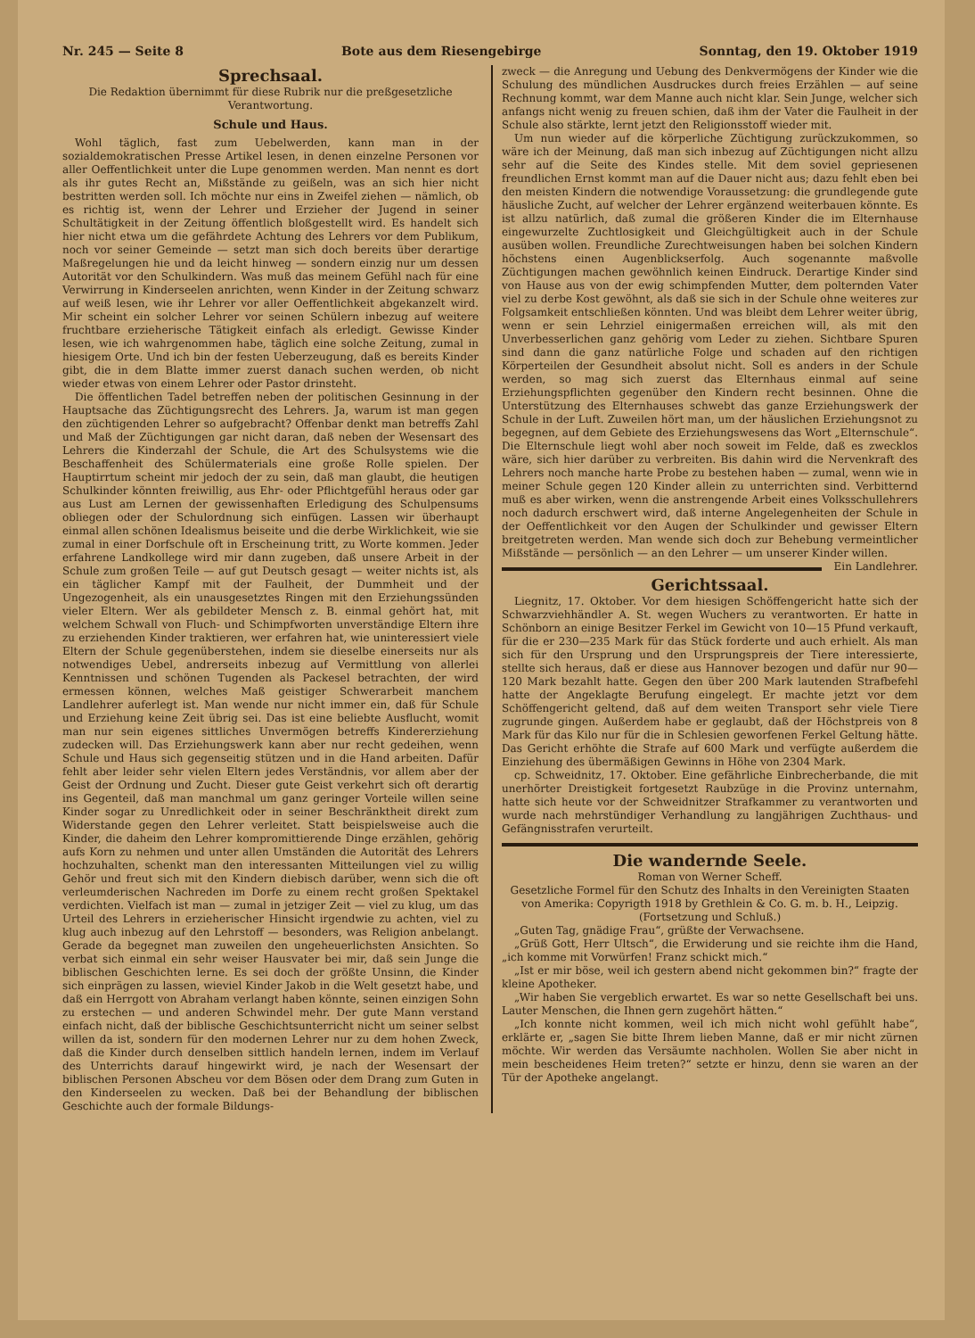Nr. 245 — Seite 8 Bote aus dem Riesengebirge Sonntag, den 19. Oktober 1919
Sprechsaal.
Die Redaktion übernimmt für diese Rubrik nur die preßgesetzliche Verantwortung.
Schule und Haus.
Wohl täglich, fast zum Uebelwerden, kann man in der sozialdemokratischen Presse Artikel lesen, in denen einzelne Personen vor aller Oeffentlichkeit unter die Lupe genommen werden. Man nennt es dort als ihr gutes Recht an, Mißstände zu geißeln, was an sich hier nicht bestritten werden soll. Ich möchte nur eins in Zweifel ziehen — nämlich, ob es richtig ist, wenn der Lehrer und Erzieher der Jugend in seiner Schultätigkeit in der Zeitung öffentlich bloßgestellt wird. Es handelt sich hier nicht etwa um die gefährdete Achtung des Lehrers vor dem Publikum, noch vor seiner Gemeinde — setzt man sich doch bereits über derartige Maßregelungen hie und da leicht hinweg — sondern einzig nur um dessen Autorität vor den Schulkindern. Was muß das meinem Gefühl nach für eine Verwirrung in Kinderseelen anrichten, wenn Kinder in der Zeitung schwarz auf weiß lesen, wie ihr Lehrer vor aller Oeffentlichkeit abgekanzelt wird. Mir scheint ein solcher Lehrer vor seinen Schülern inbezug auf weitere fruchtbare erzieherische Tätigkeit einfach als erledigt. Gewisse Kinder lesen, wie ich wahrgenommen habe, täglich eine solche Zeitung, zumal in hiesigem Orte. Und ich bin der festen Ueberzeugung, daß es bereits Kinder gibt, die in dem Blatte immer zuerst danach suchen werden, ob nicht wieder etwas von einem Lehrer oder Pastor drinsteht.
Die öffentlichen Tadel betreffen neben der politischen Gesinnung in der Hauptsache das Züchtigungsrecht des Lehrers. Ja, warum ist man gegen den züchtigenden Lehrer so aufgebracht? Offenbar denkt man betreffs Zahl und Maß der Züchtigungen gar nicht daran, daß neben der Wesensart des Lehrers die Kinderzahl der Schule, die Art des Schulsystems wie die Beschaffenheit des Schülermaterials eine große Rolle spielen. Der Hauptirrtum scheint mir jedoch der zu sein, daß man glaubt, die heutigen Schulkinder könnten freiwillig, aus Ehr- oder Pflichtgefühl heraus oder gar aus Lust am Lernen der gewissenhaften Erledigung des Schulpensums obliegen oder der Schulordnung sich einfügen. Lassen wir überhaupt einmal allen schönen Idealismus beiseite und die derbe Wirklichkeit, wie sie zumal in einer Dorfschule oft in Erscheinung tritt, zu Worte kommen. Jeder erfahrene Landkollege wird mir dann zugeben, daß unsere Arbeit in der Schule zum großen Teile — auf gut Deutsch gesagt — weiter nichts ist, als ein täglicher Kampf mit der Faulheit, der Dummheit und der Ungezogenheit, als ein unausgesetztes Ringen mit den Erziehungssünden vieler Eltern. Wer als gebildeter Mensch z. B. einmal gehört hat, mit welchem Schwall von Fluch- und Schimpfworten unverständige Eltern ihre zu erziehenden Kinder traktieren, wer erfahren hat, wie uninteressiert viele Eltern der Schule gegenüberstehen, indem sie dieselbe einerseits nur als notwendiges Uebel, andrerseits inbezug auf Vermittlung von allerlei Kenntnissen und schönen Tugenden als Packesel betrachten, der wird ermessen können, welches Maß geistiger Schwerarbeit manchem Landlehrer auferlegt ist. Man wende nur nicht immer ein, daß für Schule und Erziehung keine Zeit übrig sei. Das ist eine beliebte Ausflucht, womit man nur sein eigenes sittliches Unvermögen betreffs Kindererziehung zudecken will. Das Erziehungswerk kann aber nur recht gedeihen, wenn Schule und Haus sich gegenseitig stützen und in die Hand arbeiten. Dafür fehlt aber leider sehr vielen Eltern jedes Verständnis, vor allem aber der Geist der Ordnung und Zucht. Dieser gute Geist verkehrt sich oft derartig ins Gegenteil, daß man manchmal um ganz geringer Vorteile willen seine Kinder sogar zu Unredlichkeit oder in seiner Beschränktheit direkt zum Widerstande gegen den Lehrer verleitet. Statt beispielsweise auch die Kinder, die daheim den Lehrer kompromittierende Dinge erzählen, gehörig aufs Korn zu nehmen und unter allen Umständen die Autorität des Lehrers hochzuhalten, schenkt man den interessanten Mitteilungen viel zu willig Gehör und freut sich mit den Kindern diebisch darüber, wenn sich die oft verleumderischen Nachreden im Dorfe zu einem recht großen Spektakel verdichten. Vielfach ist man — zumal in jetziger Zeit — viel zu klug, um das Urteil des Lehrers in erzieherischer Hinsicht irgendwie zu achten, viel zu klug auch inbezug auf den Lehrstoff — besonders, was Religion anbelangt. Gerade da begegnet man zuweilen den ungeheuerlichsten Ansichten. So verbat sich einmal ein sehr weiser Hausvater bei mir, daß sein Junge die biblischen Geschichten lerne. Es sei doch der größte Unsinn, die Kinder sich einprägen zu lassen, wieviel Kinder Jakob in die Welt gesetzt habe, und daß ein Herrgott von Abraham verlangt haben könnte, seinen einzigen Sohn zu erstechen — und anderen Schwindel mehr. Der gute Mann verstand einfach nicht, daß der biblische Geschichtsunterricht nicht um seiner selbst willen da ist, sondern für den modernen Lehrer nur zu dem hohen Zweck, daß die Kinder durch denselben sittlich handeln lernen, indem im Verlauf des Unterrichts darauf hingewirkt wird, je nach der Wesensart der biblischen Personen Abscheu vor dem Bösen oder dem Drang zum Guten in den Kinderseelen zu wecken. Daß bei der Behandlung der biblischen Geschichte auch der formale Bildungs-
zweck — die Anregung und Uebung des Denkvermögens der Kinder wie die Schulung des mündlichen Ausdruckes durch freies Erzählen — auf seine Rechnung kommt, war dem Manne auch nicht klar. Sein Junge, welcher sich anfangs nicht wenig zu freuen schien, daß ihm der Vater die Faulheit in der Schule also stärkte, lernt jetzt den Religionsstoff wieder mit.
Um nun wieder auf die körperliche Züchtigung zurückzukommen, so wäre ich der Meinung, daß man sich inbezug auf Züchtigungen nicht allzu sehr auf die Seite des Kindes stelle. Mit dem soviel gepriesenen freundlichen Ernst kommt man auf die Dauer nicht aus; dazu fehlt eben bei den meisten Kindern die notwendige Voraussetzung: die grundlegende gute häusliche Zucht, auf welcher der Lehrer ergänzend weiterbauen könnte. Es ist allzu natürlich, daß zumal die größeren Kinder die im Elternhause eingewurzelte Zuchtlosigkeit und Gleichgültigkeit auch in der Schule ausüben wollen. Freundliche Zurechtweisungen haben bei solchen Kindern höchstens einen Augenblickserfolg. Auch sogenannte maßvolle Züchtigungen machen gewöhnlich keinen Eindruck. Derartige Kinder sind von Hause aus von der ewig schimpfenden Mutter, dem polternden Vater viel zu derbe Kost gewöhnt, als daß sie sich in der Schule ohne weiteres zur Folgsamkeit entschließen könnten. Und was bleibt dem Lehrer weiter übrig, wenn er sein Lehrziel einigermaßen erreichen will, als mit den Unverbesserlichen ganz gehörig vom Leder zu ziehen. Sichtbare Spuren sind dann die ganz natürliche Folge und schaden auf den richtigen Körperteilen der Gesundheit absolut nicht. Soll es anders in der Schule werden, so mag sich zuerst das Elternhaus einmal auf seine Erziehungspflichten gegenüber den Kindern recht besinnen. Ohne die Unterstützung des Elternhauses schwebt das ganze Erziehungswerk der Schule in der Luft. Zuweilen hört man, um der häuslichen Erziehungsnot zu begegnen, auf dem Gebiete des Erziehungswesens das Wort „Elternschule“. Die Elternschule liegt wohl aber noch soweit im Felde, daß es zwecklos wäre, sich hier darüber zu verbreiten. Bis dahin wird die Nervenkraft des Lehrers noch manche harte Probe zu bestehen haben — zumal, wenn wie in meiner Schule gegen 120 Kinder allein zu unterrichten sind. Verbitternd muß es aber wirken, wenn die anstrengende Arbeit eines Volksschullehrers noch dadurch erschwert wird, daß interne Angelegenheiten der Schule in der Oeffentlichkeit vor den Augen der Schulkinder und gewisser Eltern breitgetreten werden. Man wende sich doch zur Behebung vermeintlicher Mißstände — persönlich — an den Lehrer — um unserer Kinder willen. Ein Landlehrer.
Gerichtssaal.
Liegnitz, 17. Oktober. Vor dem hiesigen Schöffengericht hatte sich der Schwarzviehhändler A. St. wegen Wuchers zu verantworten. Er hatte in Schönborn an einige Besitzer Ferkel im Gewicht von 10—15 Pfund verkauft, für die er 230—235 Mark für das Stück forderte und auch erhielt. Als man sich für den Ursprung und den Ursprungspreis der Tiere interessierte, stellte sich heraus, daß er diese aus Hannover bezogen und dafür nur 90—120 Mark bezahlt hatte. Gegen den über 200 Mark lautenden Strafbefehl hatte der Angeklagte Berufung eingelegt. Er machte jetzt vor dem Schöffengericht geltend, daß auf dem weiten Transport sehr viele Tiere zugrunde gingen. Außerdem habe er geglaubt, daß der Höchstpreis von 8 Mark für das Kilo nur für die in Schlesien geworfenen Ferkel Geltung hätte. Das Gericht erhöhte die Strafe auf 600 Mark und verfügte außerdem die Einziehung des übermäßigen Gewinns in Höhe von 2304 Mark.
cp. Schweidnitz, 17. Oktober. Eine gefährliche Einbrecherbande, die mit unerhörter Dreistigkeit fortgesetzt Raubzüge in die Provinz unternahm, hatte sich heute vor der Schweidnitzer Strafkammer zu verantworten und wurde nach mehrstündiger Verhandlung zu langjährigen Zuchthaus- und Gefängnisstrafen verurteilt.
Die wandernde Seele.
Roman von Werner Scheff.
Gesetzliche Formel für den Schutz des Inhalts in den Vereinigten Staaten von Amerika: Copyrigth 1918 by Grethlein & Co. G. m. b. H., Leipzig.
(Fortsetzung und Schluß.)
„Guten Tag, gnädige Frau“, grüßte der Verwachsene.
„Grüß Gott, Herr Ultsch“, die Erwiderung und sie reichte ihm die Hand, „ich komme mit Vorwürfen! Franz schickt mich.“
„Ist er mir böse, weil ich gestern abend nicht gekommen bin?“ fragte der kleine Apotheker.
„Wir haben Sie vergeblich erwartet. Es war so nette Gesellschaft bei uns. Lauter Menschen, die Ihnen gern zugehört hätten.“
„Ich konnte nicht kommen, weil ich mich nicht wohl gefühlt habe“, erklärte er, „sagen Sie bitte Ihrem lieben Manne, daß er mir nicht zürnen möchte. Wir werden das Versäumte nachholen. Wollen Sie aber nicht in mein bescheidenes Heim treten?“ setzte er hinzu, denn sie waren an der Tür der Apotheke angelangt.